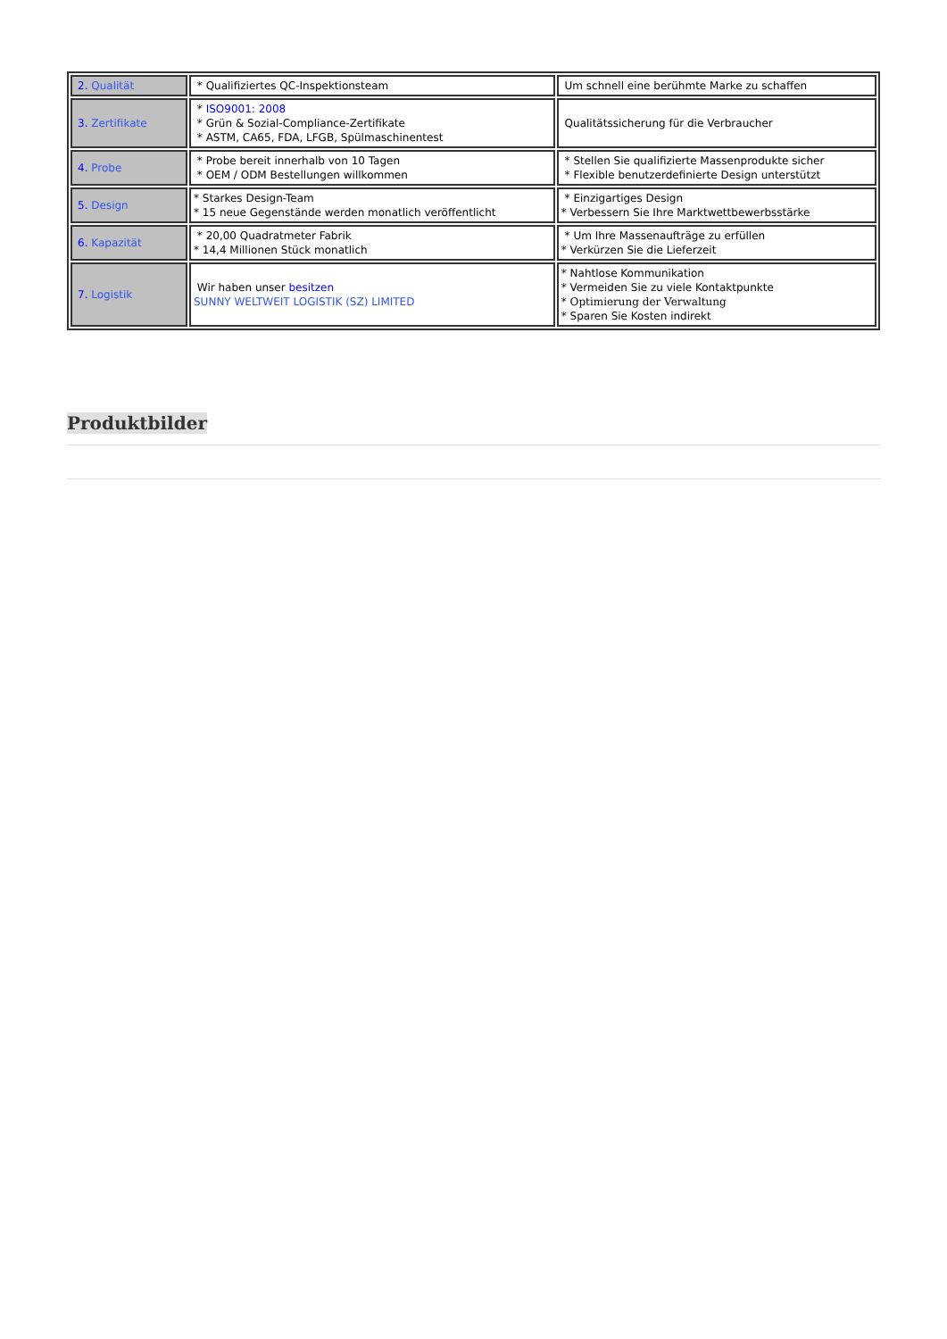| 2. Qualität | * Qualifiziertes QC-Inspektionsteam | Um schnell eine berühmte Marke zu schaffen |
| 3. Zertifikate | * ISO9001: 2008 * Grün & Sozial-Compliance-Zertifikate * ASTM, CA65, FDA, LFGB, Spülmaschinentest | Qualitätssicherung für die Verbraucher |
| 4. Probe | * Probe bereit innerhalb von 10 Tagen * OEM / ODM Bestellungen willkommen | * Stellen Sie qualifizierte Massenprodukte sicher * Flexible benutzerdefinierte Design unterstützt |
| 5. Design | * Starkes Design-Team * 15 neue Gegenstände werden monatlich veröffentlicht | * Einzigartiges Design * Verbessern Sie Ihre Marktwettbewerbsstärke |
| 6. Kapazität | * 20,00 Quadratmeter Fabrik * 14,4 Millionen Stück monatlich | * Um Ihre Massenaufträge zu erfüllen * Verkürzen Sie die Lieferzeit |
| 7. Logistik | Wir haben unser besitzen SUNNY WELTWEIT LOGISTIK (SZ) LIMITED | * Nahtlose Kommunikation * Vermeiden Sie zu viele Kontaktpunkte * Optimierung der Verwaltung * Sparen Sie Kosten indirekt |
Produktbilder